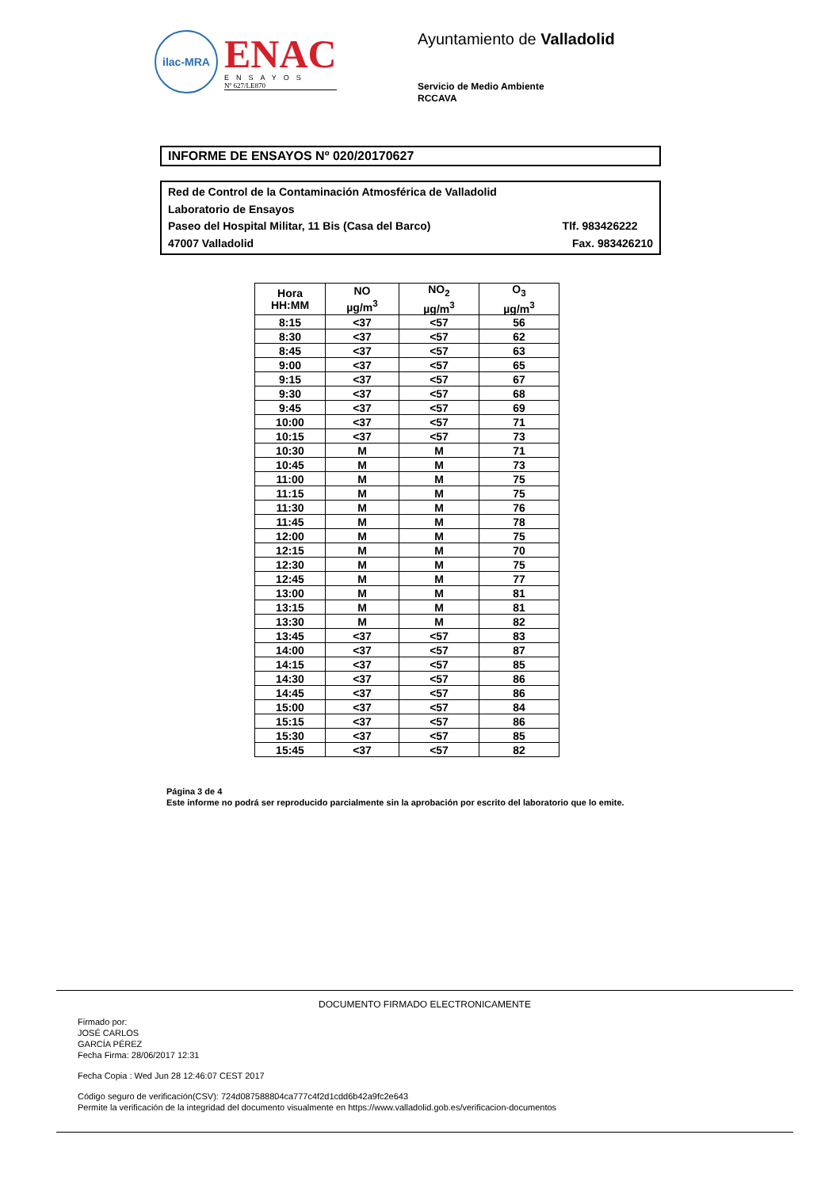ilac-MRA
ENAC
ENSAYOS
Nº 627/LE870
Ayuntamiento de Valladolid
Servicio de Medio Ambiente
RCCAVA
INFORME DE ENSAYOS Nº 020/20170627
Red de Control de la Contaminación Atmosférica de Valladolid
Laboratorio de Ensayos
Paseo del Hospital Militar, 11 Bis (Casa del Barco) Tlf. 983426222
47007 Valladolid Fax. 983426210
| Hora HH:MM | NO µg/m<sup>3</sup> | NO<sub>2</sub> µg/m<sup>3</sup> | O<sub>3</sub> µg/m<sup>3</sup> |
| --- | --- | --- | --- |
| 8:15 | <37 | <57 | 56 |
| 8:30 | <37 | <57 | 62 |
| 8:45 | <37 | <57 | 63 |
| 9:00 | <37 | <57 | 65 |
| 9:15 | <37 | <57 | 67 |
| 9:30 | <37 | <57 | 68 |
| 9:45 | <37 | <57 | 69 |
| 10:00 | <37 | <57 | 71 |
| 10:15 | <37 | <57 | 73 |
| 10:30 | M | M | 71 |
| 10:45 | M | M | 73 |
| 11:00 | M | M | 75 |
| 11:15 | M | M | 75 |
| 11:30 | M | M | 76 |
| 11:45 | M | M | 78 |
| 12:00 | M | M | 75 |
| 12:15 | M | M | 70 |
| 12:30 | M | M | 75 |
| 12:45 | M | M | 77 |
| 13:00 | M | M | 81 |
| 13:15 | M | M | 81 |
| 13:30 | M | M | 82 |
| 13:45 | <37 | <57 | 83 |
| 14:00 | <37 | <57 | 87 |
| 14:15 | <37 | <57 | 85 |
| 14:30 | <37 | <57 | 86 |
| 14:45 | <37 | <57 | 86 |
| 15:00 | <37 | <57 | 84 |
| 15:15 | <37 | <57 | 86 |
| 15:30 | <37 | <57 | 85 |
| 15:45 | <37 | <57 | 82 |
Página 3 de 4
Este informe no podrá ser reproducido parcialmente sin la aprobación por escrito del laboratorio que lo emite.
DOCUMENTO FIRMADO ELECTRONICAMENTE
Firmado por:
JOSÉ CARLOS
GARCÍA PÉREZ
Fecha Firma: 28/06/2017 12:31
Fecha Copia : Wed Jun 28 12:46:07 CEST 2017
Código seguro de verificación(CSV): 724d087588804ca777c4f2d1cdd6b42a9fc2e643
Permite la verificación de la integridad del documento visualmente en https://www.valladolid.gob.es/verificacion-documentos